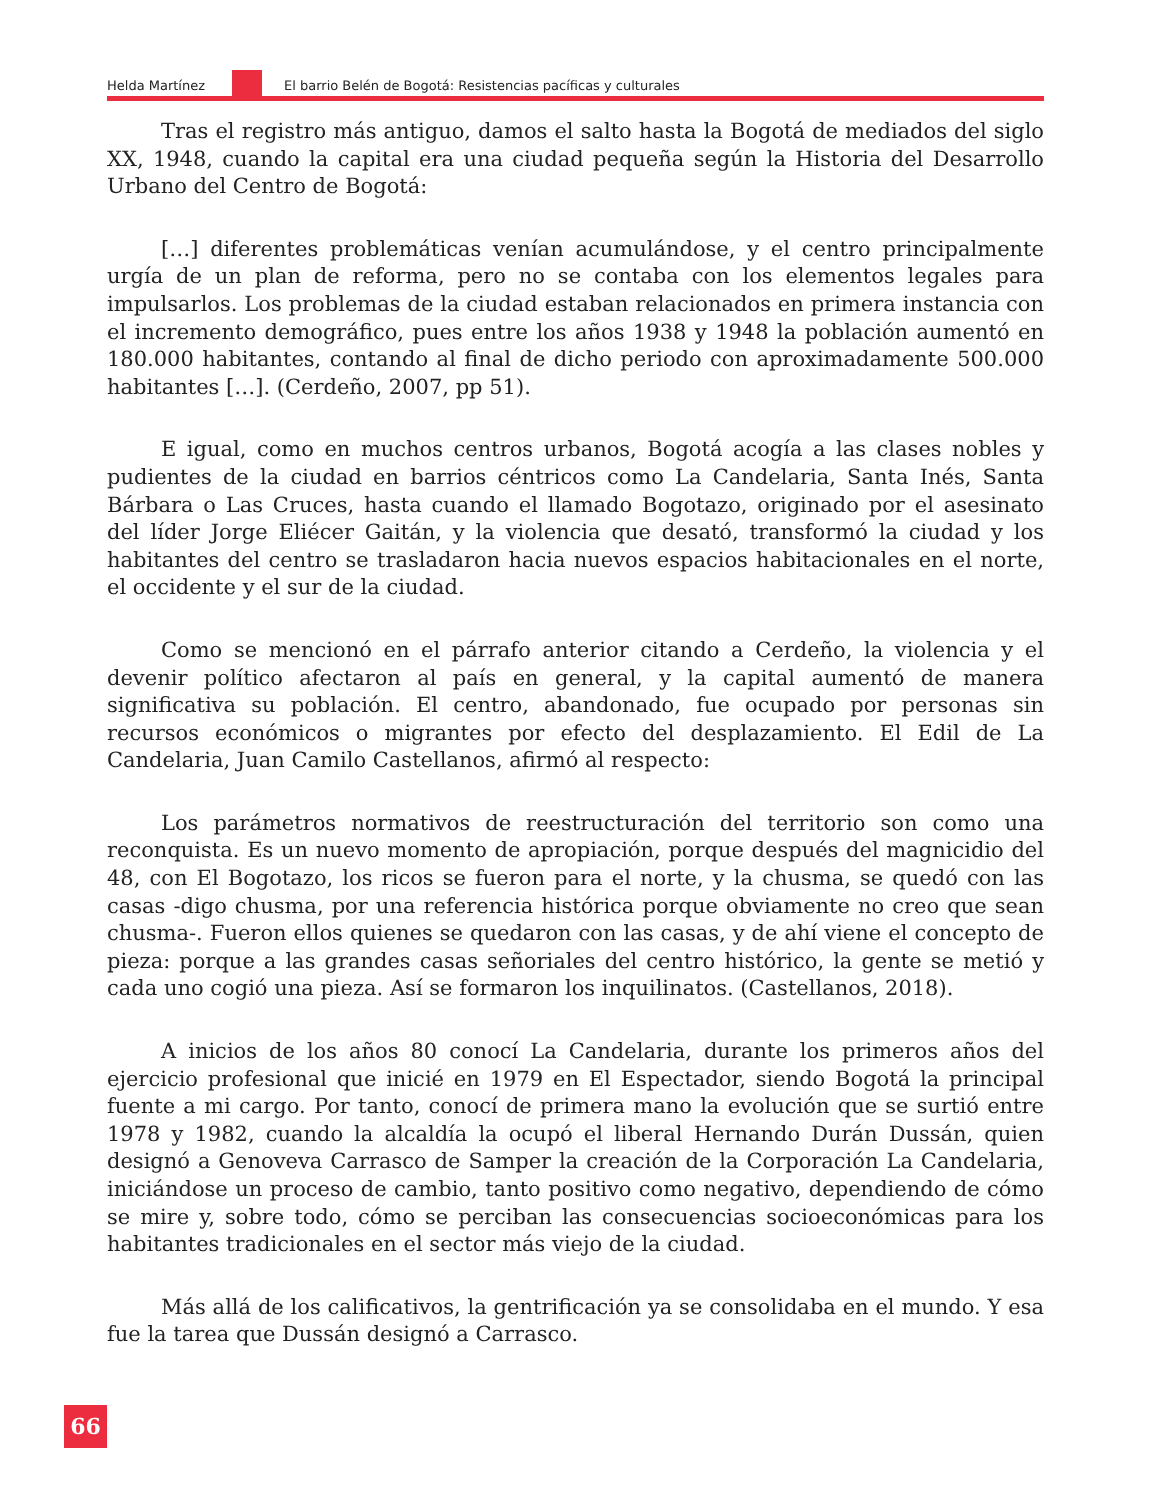Helda Martínez El barrio Belén de Bogotá: Resistencias pacíficas y culturales
Tras el registro más antiguo, damos el salto hasta la Bogotá de mediados del siglo XX, 1948, cuando la capital era una ciudad pequeña según la Historia del Desarrollo Urbano del Centro de Bogotá:
[…] diferentes problemáticas venían acumulándose, y el centro principalmente urgía de un plan de reforma, pero no se contaba con los elementos legales para impulsarlos. Los problemas de la ciudad estaban relacionados en primera instancia con el incremento demográfico, pues entre los años 1938 y 1948 la población aumentó en 180.000 habitantes, contando al final de dicho periodo con aproximadamente 500.000 habitantes […]. (Cerdeño, 2007, pp 51).
E igual, como en muchos centros urbanos, Bogotá acogía a las clases nobles y pudientes de la ciudad en barrios céntricos como La Candelaria, Santa Inés, Santa Bárbara o Las Cruces, hasta cuando el llamado Bogotazo, originado por el asesinato del líder Jorge Eliécer Gaitán, y la violencia que desató, transformó la ciudad y los habitantes del centro se trasladaron hacia nuevos espacios habitacionales en el norte, el occidente y el sur de la ciudad.
Como se mencionó en el párrafo anterior citando a Cerdeño, la violencia y el devenir político afectaron al país en general, y la capital aumentó de manera significativa su población. El centro, abandonado, fue ocupado por personas sin recursos económicos o migrantes por efecto del desplazamiento. El Edil de La Candelaria, Juan Camilo Castellanos, afirmó al respecto:
Los parámetros normativos de reestructuración del territorio son como una reconquista. Es un nuevo momento de apropiación, porque después del magnicidio del 48, con El Bogotazo, los ricos se fueron para el norte, y la chusma, se quedó con las casas -digo chusma, por una referencia histórica porque obviamente no creo que sean chusma-. Fueron ellos quienes se quedaron con las casas, y de ahí viene el concepto de pieza: porque a las grandes casas señoriales del centro histórico, la gente se metió y cada uno cogió una pieza. Así se formaron los inquilinatos. (Castellanos, 2018).
A inicios de los años 80 conocí La Candelaria, durante los primeros años del ejercicio profesional que inicié en 1979 en El Espectador, siendo Bogotá la principal fuente a mi cargo. Por tanto, conocí de primera mano la evolución que se surtió entre 1978 y 1982, cuando la alcaldía la ocupó el liberal Hernando Durán Dussán, quien designó a Genoveva Carrasco de Samper la creación de la Corporación La Candelaria, iniciándose un proceso de cambio, tanto positivo como negativo, dependiendo de cómo se mire y, sobre todo, cómo se perciban las consecuencias socioeconómicas para los habitantes tradicionales en el sector más viejo de la ciudad.
Más allá de los calificativos, la gentrificación ya se consolidaba en el mundo. Y esa fue la tarea que Dussán designó a Carrasco.
66